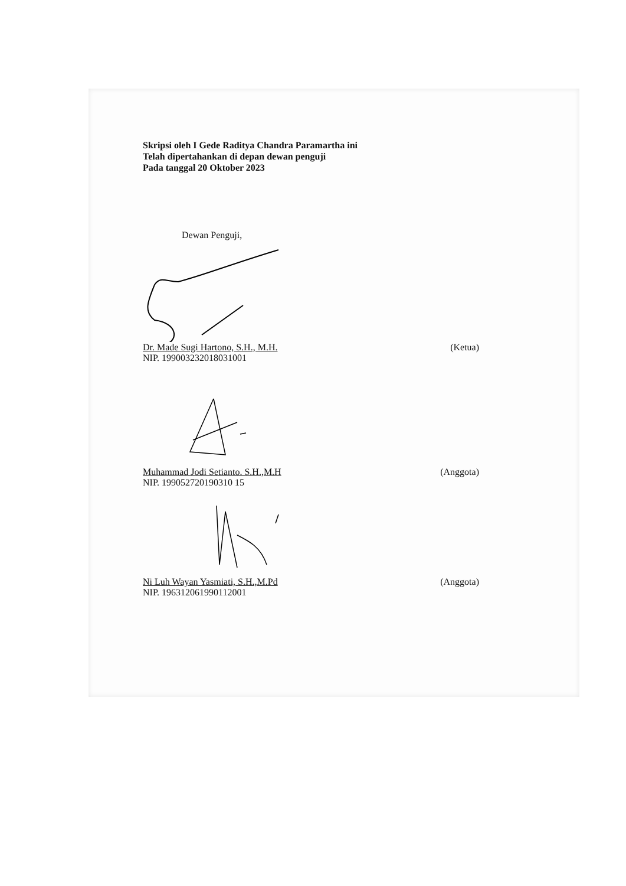Skripsi oleh I Gede Raditya Chandra Paramartha ini
Telah dipertahankan di depan dewan penguji
Pada tanggal 20 Oktober 2023
Dewan Penguji,
Dr. Made Sugi Hartono, S.H., M.H.
NIP. 199003232018031001
(Ketua)
Muhammad Jodi Setianto. S.H.,M.H
NIP. 199052720190310 15
(Anggota)
Ni Luh Wayan Yasmiati, S.H.,M.Pd
NIP. 196312061990112001
(Anggota)